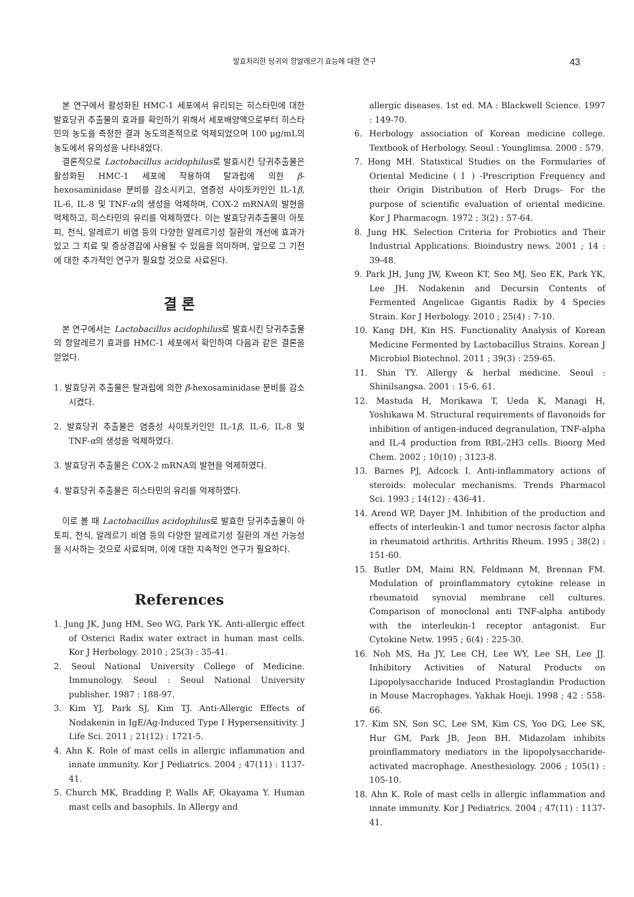발효처리한 당귀의 항알레르기 효능에 대한 연구 43
본 연구에서 활성화된 HMC-1 세포에서 유리되는 히스타민에 대한 발효당귀 추출물의 효과를 확인하기 위해서 세포배양액으로부터 히스타민의 농도를 측정한 결과 농도의존적으로 억제되었으며 100 μg/mL의 농도에서 유의성을 나타내었다.
결론적으로 Lactobacillus acidophilus로 발효시킨 당귀추출물은 활성화된 HMC-1 세포에 작용하여 탈과립에 의한 β-hexosaminidase 분비를 감소시키고, 염증성 사이토카인인 IL-1β, IL-6, IL-8 및 TNF-α의 생성을 억제하며, COX-2 mRNA의 발현을 억제하고, 히스타민의 유리를 억제하였다. 이는 발효당귀추출물이 아토피, 천식, 알레르기 비염 등의 다양한 알레르기성 질환의 개선에 효과가 있고 그 치료 및 증상경감에 사용될 수 있음을 의미하며, 앞으로 그 기전에 대한 추가적인 연구가 필요할 것으로 사료된다.
결 론
본 연구에서는 Lactobacillus acidophilus로 발효시킨 당귀추출물의 항알레르기 효과를 HMC-1 세포에서 확인하여 다음과 같은 결론을 얻었다.
1. 발효당귀 추출물은 탈과립에 의한 β-hexosaminidase 분비를 감소시켰다.
2. 발효당귀 추출물은 염증성 사이토카인인 IL-1β, IL-6, IL-8 및 TNF-α의 생성을 억제하였다.
3. 발효당귀 추출물은 COX-2 mRNA의 발현을 억제하였다.
4. 발효당귀 추출물은 히스타민의 유리를 억제하였다.
이로 볼 때 Lactobacillus acidophilus로 발효한 당귀추출물이 아토피, 천식, 알레르기 비염 등의 다양한 알레르기성 질환의 개선 가능성을 시사하는 것으로 사료되며, 이에 대한 지속적인 연구가 필요하다.
References
1. Jung JK, Jung HM, Seo WG, Park YK. Anti-allergic effect of Osterici Radix water extract in human mast cells. Kor J Herbology. 2010 ; 25(3) : 35-41.
2. Seoul National University College of Medicine. Immunology. Seoul : Seoul National University publisher. 1987 : 188-97.
3. Kim YJ, Park SJ, Kim TJ. Anti-Allergic Effects of Nodakenin in IgE/Ag-Induced Type Ⅰ Hypersensitivity. J Life Sci. 2011 ; 21(12) : 1721-5.
4. Ahn K. Role of mast cells in allergic inflammation and innate immunity. Kor J Pediatrics. 2004 ; 47(11) : 1137-41.
5. Church MK, Bradding P, Walls AF, Okayama Y. Human mast cells and basophils. In Allergy and
allergic diseases. 1st ed. MA : Blackwell Science. 1997 : 149-70.
6. Herbology association of Korean medicine college. Textbook of Herbology. Seoul : Younglimsa. 2000 : 579.
7. Hong MH. Statistical Studies on the Formularies of Oriental Medicine ( Ⅰ ) -Prescription Frequency and their Origin Distribution of Herb Drugs- For the purpose of scientific evaluation of oriental medicine. Kor J Pharmacogn. 1972 ; 3(2) : 57-64.
8. Jung HK. Selection Criteria for Probiotics and Their Industrial Applications. Bioindustry news. 2001 ; 14 : 39-48.
9. Park JH, Jung JW, Kweon KT, Seo MJ, Seo EK, Park YK, Lee JH. Nodakenin and Decursin Contents of Fermented Angelicae Gigantis Radix by 4 Species Strain. Kor J Herbology. 2010 ; 25(4) : 7-10.
10. Kang DH, Kin HS. Functionality Analysis of Korean Medicine Fermented by Lactobacillus Strains. Korean J Microbiol Biotechnol. 2011 ; 39(3) : 259-65.
11. Shin TY. Allergy & herbal medicine. Seoul : Shinilsangsa. 2001 : 15-6, 61.
12. Mastuda H, Morikawa T, Ueda K, Managi H, Yoshikawa M. Structural requirements of flavonoids for inhibition of antigen-induced degranulation, TNF-alpha and IL-4 production from RBL-2H3 cells. Bioorg Med Chem. 2002 ; 10(10) ; 3123-8.
13. Barnes PJ, Adcock I. Anti-inflammatory actions of steroids: molecular mechanisms. Trends Pharmacol Sci. 1993 ; 14(12) : 436-41.
14. Arend WP, Dayer JM. Inhibition of the production and effects of interleukin-1 and tumor necrosis factor alpha in rheumatoid arthritis. Arthritis Rheum. 1995 ; 38(2) : 151-60.
15. Butler DM, Maini RN, Feldmann M, Brennan FM. Modulation of proinflammatory cytokine release in rheumatoid synovial membrane cell cultures. Comparison of monoclonal anti TNF-alpha antibody with the interleukin-1 receptor antagonist. Eur Cytokine Netw. 1995 ; 6(4) : 225-30.
16. Noh MS, Ha JY, Lee CH, Lee WY, Lee SH, Lee JJ. Inhibitory Activities of Natural Products on Lipopolysaccharide Induced Prostaglandin Production in Mouse Macrophages. Yakhak Hoeji. 1998 ; 42 : 558-66.
17. Kim SN, Son SC, Lee SM, Kim CS, Yoo DG, Lee SK, Hur GM, Park JB, Jeon BH. Midazolam inhibits proinflammatory mediators in the lipopolysaccharide-activated macrophage. Anesthesiology. 2006 ; 105(1) : 105-10.
18. Ahn K. Role of mast cells in allergic inflammation and innate immunity. Kor J Pediatrics. 2004 ; 47(11) : 1137-41.